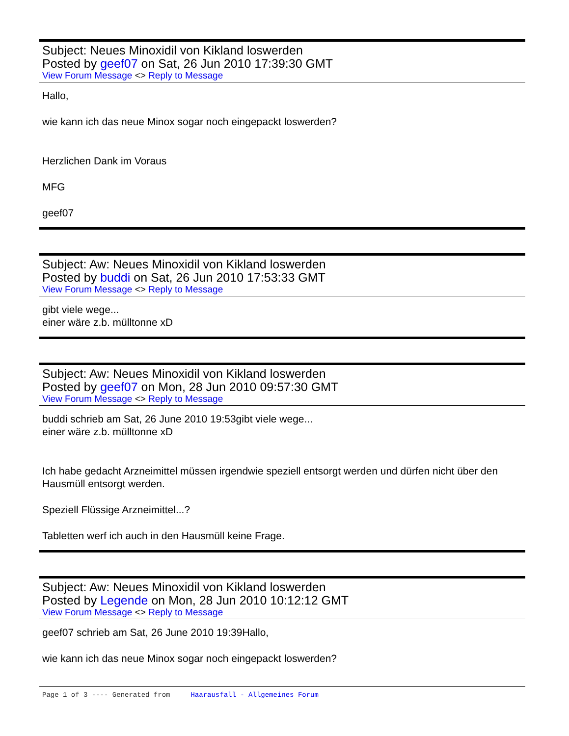Subject: Neues Minoxidil von Kikland loswerden
Posted by geef07 on Sat, 26 Jun 2010 17:39:30 GMT
View Forum Message <> Reply to Message
Hallo,
wie kann ich das neue Minox sogar noch eingepackt loswerden?
Herzlichen Dank im Voraus
MFG
geef07
Subject: Aw: Neues Minoxidil von Kikland loswerden
Posted by buddi on Sat, 26 Jun 2010 17:53:33 GMT
View Forum Message <> Reply to Message
gibt viele wege...
einer wäre z.b. mülltonne xD
Subject: Aw: Neues Minoxidil von Kikland loswerden
Posted by geef07 on Mon, 28 Jun 2010 09:57:30 GMT
View Forum Message <> Reply to Message
buddi schrieb am Sat, 26 June 2010 19:53gibt viele wege...
einer wäre z.b. mülltonne xD
Ich habe gedacht Arzneimittel müssen irgendwie speziell entsorgt werden und dürfen nicht über den Hausmüll entsorgt werden.
Speziell Flüssige Arzneimittel...?
Tabletten werf ich auch in den Hausmüll keine Frage.
Subject: Aw: Neues Minoxidil von Kikland loswerden
Posted by Legende on Mon, 28 Jun 2010 10:12:12 GMT
View Forum Message <> Reply to Message
geef07 schrieb am Sat, 26 June 2010 19:39Hallo,
wie kann ich das neue Minox sogar noch eingepackt loswerden?
Page 1 of 3 ---- Generated from Haarausfall - Allgemeines Forum